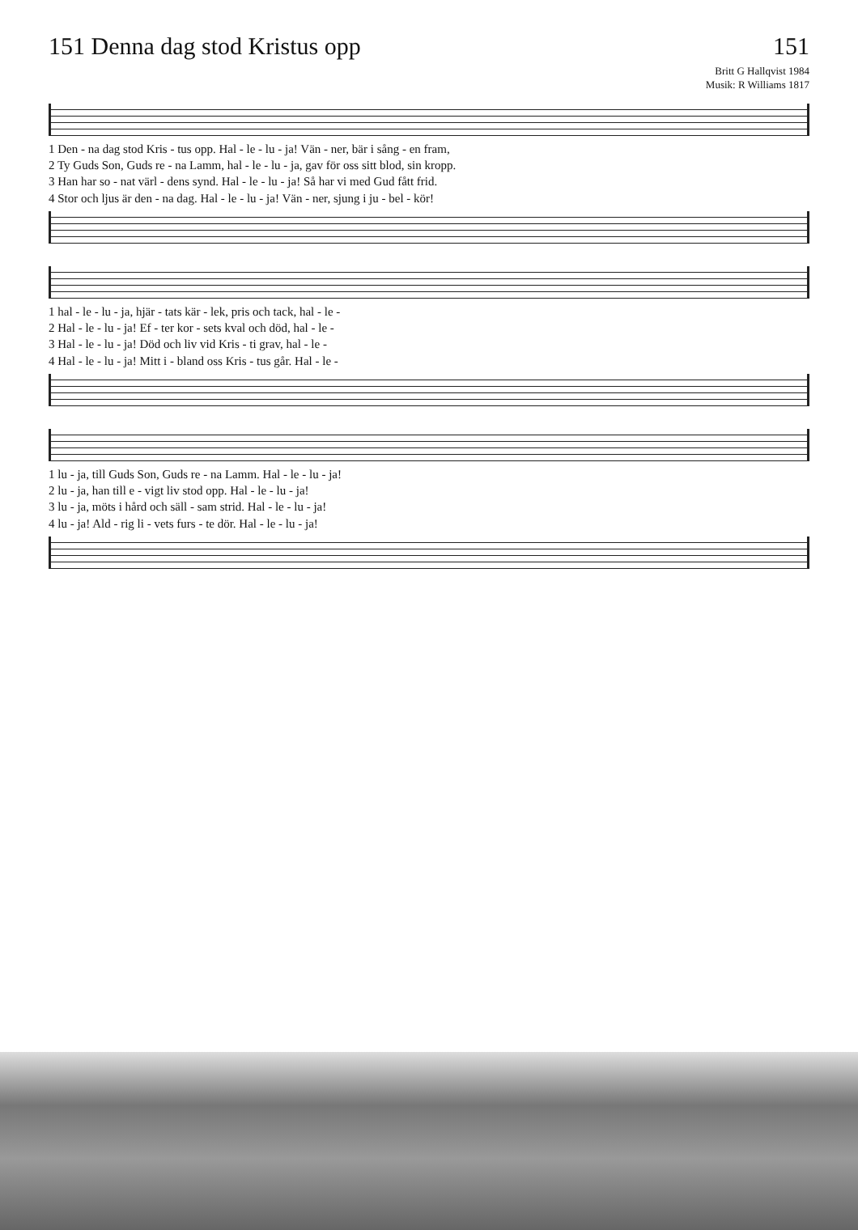151 Denna dag stod Kristus opp
151
Britt G Hallqvist 1984
Musik: R Williams 1817
1 Den - na dag stod Kris - tus opp. Hal - le - lu - ja! Vän - ner, bär i sång - en fram,
2 Ty Guds Son, Guds re - na Lamm, hal - le - lu - ja, gav för oss sitt blod, sin kropp.
3 Han har so - nat värl - dens synd. Hal - le - lu - ja! Så har vi med Gud fått frid.
4 Stor och ljus är den - na dag. Hal - le - lu - ja! Vän - ner, sjung i ju - bel - kör!
1 hal - le - lu - ja, hjär - tats kär - lek, pris och tack, hal - le -
2 Hal - le - lu - ja! Ef - ter kor - sets kval och död, hal - le -
3 Hal - le - lu - ja! Död och liv vid Kris - ti grav, hal - le -
4 Hal - le - lu - ja! Mitt i - bland oss Kris - tus går. Hal - le -
1 lu - ja, till Guds Son, Guds re - na Lamm. Hal - le - lu - ja!
2 lu - ja, han till e - vigt liv stod opp. Hal - le - lu - ja!
3 lu - ja, möts i hård och säll - sam strid. Hal - le - lu - ja!
4 lu - ja! Ald - rig li - vets furs - te dör. Hal - le - lu - ja!